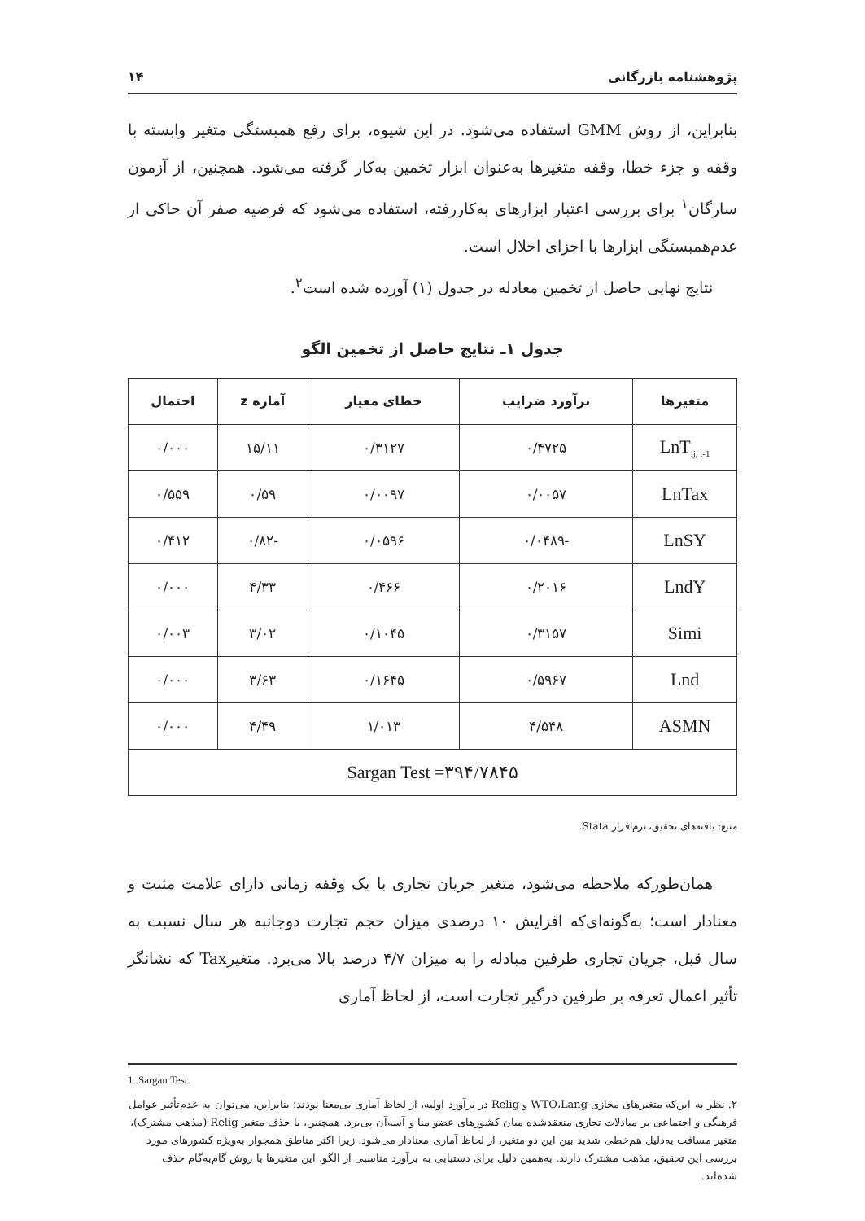پژوهشنامه بازرگانی ۱۴
بنابراین، از روش GMM استفاده می‌شود. در این شیوه، برای رفع همبستگی متغیر وابسته با وقفه و جزء خطا، وقفه متغیرها به‌عنوان ابزار تخمین به‌کار گرفته می‌شود. همچنین، از آزمون سارگان<sup>۱</sup> برای بررسی اعتبار ابزارهای به‌کاررفته، استفاده می‌شود که فرضیه صفر آن حاکی از عدم‌همبستگی ابزارها با اجزای اخلال است.
نتایج نهایی حاصل از تخمین معادله در جدول (۱) آورده شده است<sup>۲</sup>.
جدول ۱ـ نتایج حاصل از تخمین الگو
| متغیرها | برآورد ضرایب | خطای معیار | آماره z | احتمال |
| --- | --- | --- | --- | --- |
| LnT<sub>ij, t-1</sub> | ۰/۴۷۲۵ | ۰/۳۱۲۷ | ۱۵/۱۱ | ۰/۰۰۰ |
| LnTax | ۰/۰۰۵۷ | ۰/۰۰۹۷ | ۰/۵۹ | ۰/۵۵۹ |
| LnSY | -۰/۰۴۸۹ | ۰/۰۵۹۶ | -۰/۸۲ | ۰/۴۱۲ |
| LndY | ۰/۲۰۱۶ | ۰/۴۶۶ | ۴/۳۳ | ۰/۰۰۰ |
| Simi | ۰/۳۱۵۷ | ۰/۱۰۴۵ | ۳/۰۲ | ۰/۰۰۳ |
| Lnd | ۰/۵۹۶۷ | ۰/۱۶۴۵ | ۳/۶۳ | ۰/۰۰۰ |
| ASMN | ۴/۵۴۸ | ۱/۰۱۳ | ۴/۴۹ | ۰/۰۰۰ |
| Sargan Test =۳۹۴/۷۸۴۵ | | | | |
منبع: یافته‌های تحقیق، نرم‌افزار Stata.
همان‌طورکه ملاحظه می‌شود، متغیر جریان تجاری با یک وقفه زمانی دارای علامت مثبت و معنادار است؛ به‌گونه‌ای‌که افزایش ۱۰ درصدی میزان حجم تجارت دوجانبه هر سال نسبت به سال قبل، جریان تجاری طرفین مبادله را به میزان ۴/۷ درصد بالا می‌برد. متغیرTax که نشانگر تأثیر اعمال تعرفه بر طرفین درگیر تجارت است، از لحاظ آماری
1. Sargan Test.
۲. نظر به این‌که متغیرهای مجازی WTO،Lang و Relig در برآورد اولیه، از لحاظ آماری بی‌معنا بودند؛ بنابراین، می‌توان به عدم‌تأثیر عوامل فرهنگی و اجتماعی بر مبادلات تجاری منعقدشده میان کشورهای عضو منا و آسه‌آن پی‌برد. همچنین، با حذف متغیر Relig (مذهب مشترک)، متغیر مسافت به‌دلیل هم‌خطی شدید بین این دو متغیر، از لحاظ آماری معنادار می‌شود. زیرا اکثر مناطق همجوار به‌ویژه کشورهای مورد بررسی این تحقیق، مذهب مشترک دارند. به‌همین دلیل برای دستیابی به برآورد مناسبی از الگو، این متغیرها با روش گام‌به‌گام حذف شده‌اند.